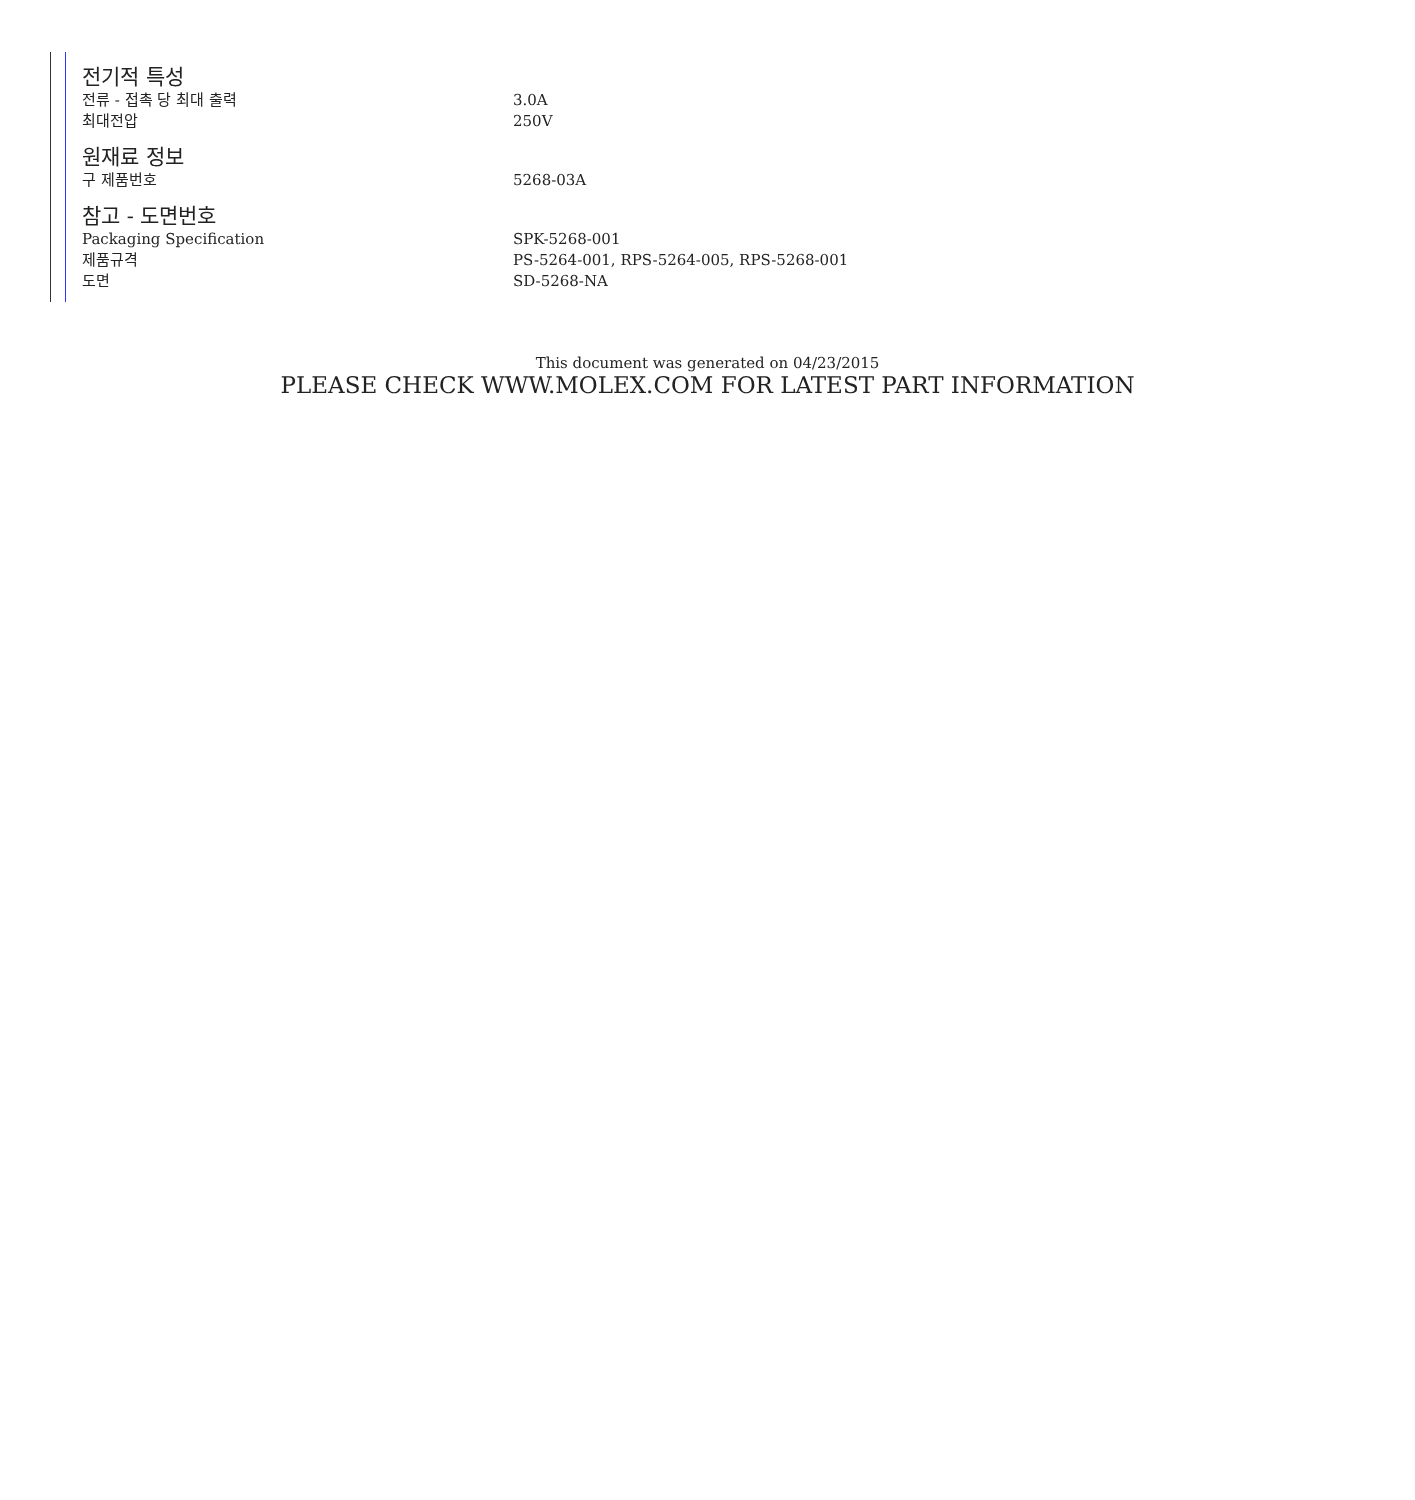전기적 특성
| 전류 - 접촉 당 최대 출력 | 3.0A |
| 최대전압 | 250V |
원재료 정보
| 구 제품번호 | 5268-03A |
참고 - 도면번호
| Packaging Specification | SPK-5268-001 |
| 제품규격 | PS-5264-001, RPS-5264-005, RPS-5268-001 |
| 도면 | SD-5268-NA |
This document was generated on 04/23/2015
PLEASE CHECK WWW.MOLEX.COM FOR LATEST PART INFORMATION